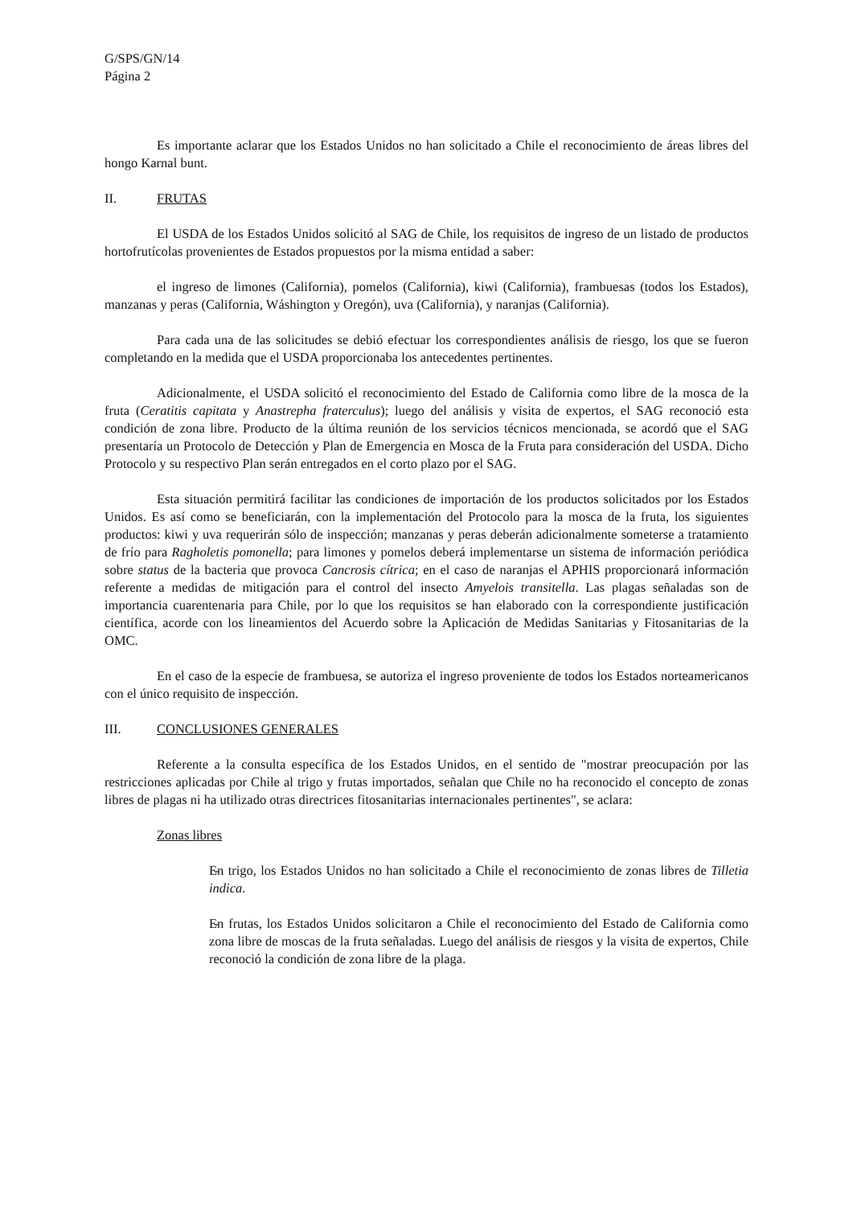G/SPS/GN/14
Página 2
Es importante aclarar que los Estados Unidos no han solicitado a Chile el reconocimiento de áreas libres del hongo Karnal bunt.
II. FRUTAS
El USDA de los Estados Unidos solicitó al SAG de Chile, los requisitos de ingreso de un listado de productos hortofrutícolas provenientes de Estados propuestos por la misma entidad a saber:
el ingreso de limones (California), pomelos (California), kiwi (California), frambuesas (todos los Estados), manzanas y peras (California, Wáshington y Oregón), uva (California), y naranjas (California).
Para cada una de las solicitudes se debió efectuar los correspondientes análisis de riesgo, los que se fueron completando en la medida que el USDA proporcionaba los antecedentes pertinentes.
Adicionalmente, el USDA solicitó el reconocimiento del Estado de California como libre de la mosca de la fruta (Ceratitis capitata y Anastrepha fraterculus); luego del análisis y visita de expertos, el SAG reconoció esta condición de zona libre. Producto de la última reunión de los servicios técnicos mencionada, se acordó que el SAG presentaría un Protocolo de Detección y Plan de Emergencia en Mosca de la Fruta para consideración del USDA. Dicho Protocolo y su respectivo Plan serán entregados en el corto plazo por el SAG.
Esta situación permitirá facilitar las condiciones de importación de los productos solicitados por los Estados Unidos. Es así como se beneficiarán, con la implementación del Protocolo para la mosca de la fruta, los siguientes productos: kiwi y uva requerirán sólo de inspección; manzanas y peras deberán adicionalmente someterse a tratamiento de frío para Ragholetis pomonella; para limones y pomelos deberá implementarse un sistema de información periódica sobre status de la bacteria que provoca Cancrosis cítrica; en el caso de naranjas el APHIS proporcionará información referente a medidas de mitigación para el control del insecto Amyelois transitella. Las plagas señaladas son de importancia cuarentenaria para Chile, por lo que los requisitos se han elaborado con la correspondiente justificación científica, acorde con los lineamientos del Acuerdo sobre la Aplicación de Medidas Sanitarias y Fitosanitarias de la OMC.
En el caso de la especie de frambuesa, se autoriza el ingreso proveniente de todos los Estados norteamericanos con el único requisito de inspección.
III. CONCLUSIONES GENERALES
Referente a la consulta específica de los Estados Unidos, en el sentido de "mostrar preocupación por las restricciones aplicadas por Chile al trigo y frutas importados, señalan que Chile no ha reconocido el concepto de zonas libres de plagas ni ha utilizado otras directrices fitosanitarias internacionales pertinentes", se aclara:
Zonas libres
- En trigo, los Estados Unidos no han solicitado a Chile el reconocimiento de zonas libres de Tilletia indica.
- En frutas, los Estados Unidos solicitaron a Chile el reconocimiento del Estado de California como zona libre de moscas de la fruta señaladas. Luego del análisis de riesgos y la visita de expertos, Chile reconoció la condición de zona libre de la plaga.